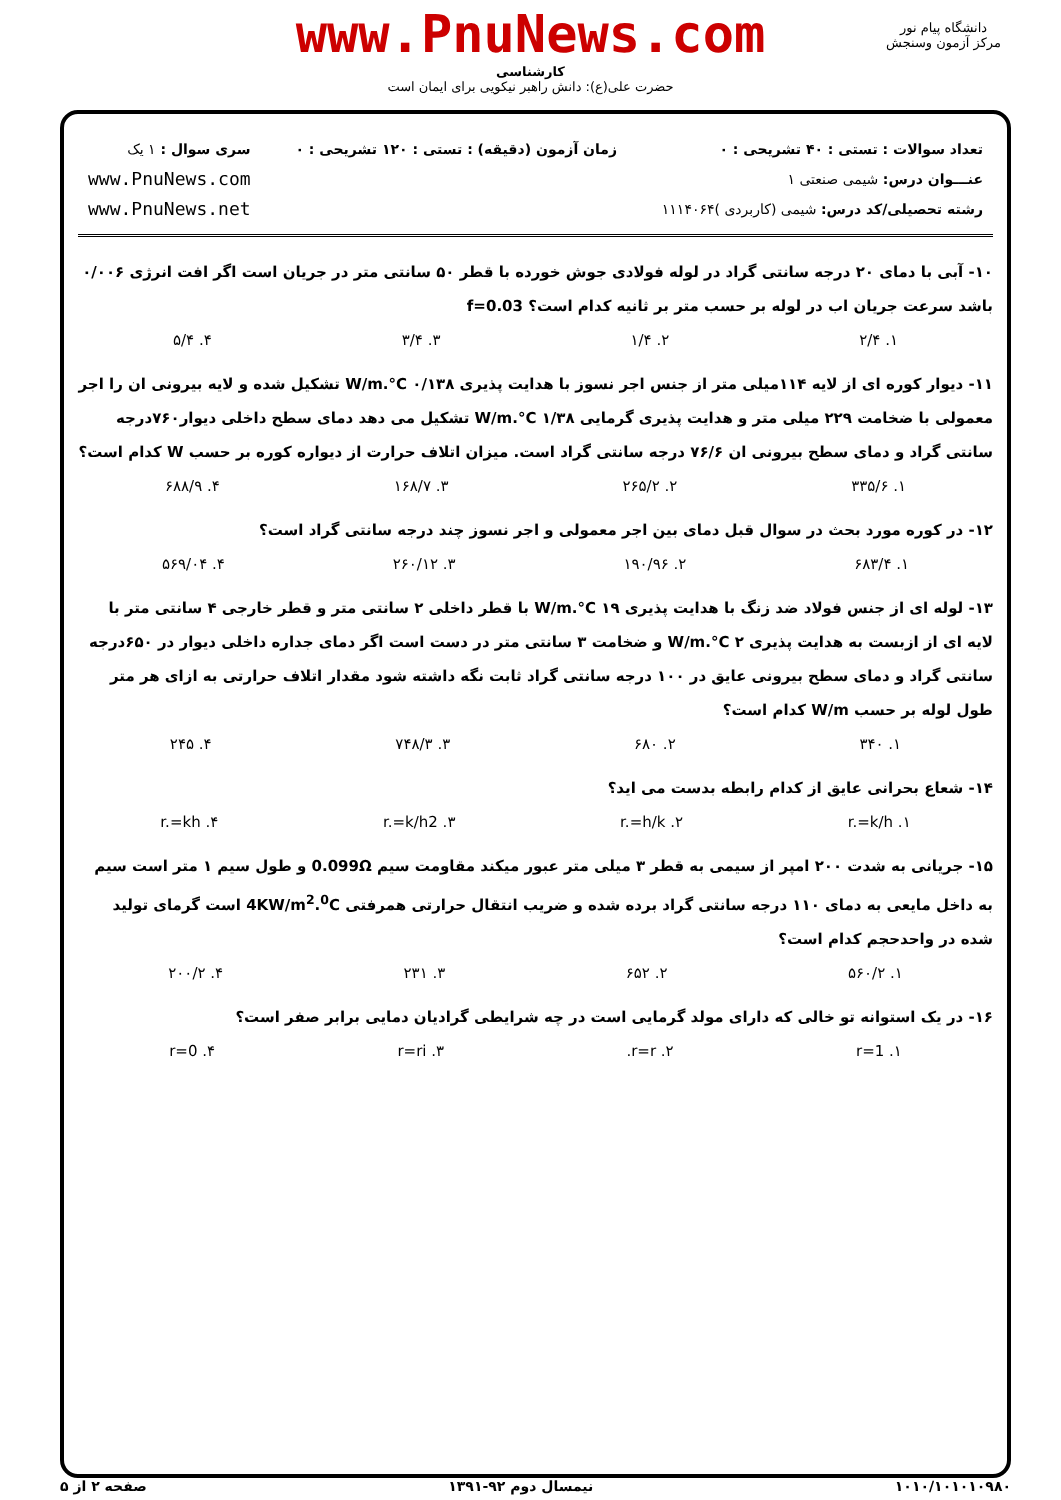www.PnuNews.com
کارشناسی
حضرت علی(ع): دانش راهبر نیکویی برای ایمان است
دانشگاه پیام نور
مرکز آزمون وسنجش
تعداد سوالات : تستی : ۴۰ تشریحی : ۰
عنـــوان درس: شیمی صنعتی ۱
رشته تحصیلی/کد درس: شیمی (کاربردی )۱۱۱۴۰۶۴
زمان آزمون (دقیقه) : تستی : ۱۲۰ تشریحی : ۰
سری سوال : ۱ یک
www.PnuNews.com
www.PnuNews.net
۱۰- آبی با دمای ۲۰ درجه سانتی گراد در لوله فولادی جوش خورده با قطر ۵۰ سانتی متر در جریان است اگر افت انرژی ۰/۰۰۶ باشد سرعت جریان اب در لوله بر حسب متر بر ثانیه کدام است؟ f=0.03
۱. ۲/۴ ۲. ۱/۴ ۳. ۳/۴ ۴. ۵/۴
۱۱- دیوار کوره ای از لایه ۱۱۴میلی متر از جنس اجر نسوز با هدایت پذیری ۰/۱۳۸ W/m.°C تشکیل شده و لایه بیرونی ان را اجر معمولی با ضخامت ۲۲۹ میلی متر و هدایت پذیری گرمایی ۱/۳۸ W/m.°C تشکیل می دهد دمای سطح داخلی دیوار۷۶۰درجه سانتی گراد و دمای سطح بیرونی ان ۷۶/۶ درجه سانتی گراد است. میزان اتلاف حرارت از دیواره کوره بر حسب W کدام است؟
۱. ۳۳۵/۶ ۲. ۲۶۵/۲ ۳. ۱۶۸/۷ ۴. ۶۸۸/۹
۱۲- در کوره مورد بحث در سوال قبل دمای بین اجر معمولی و اجر نسوز چند درجه سانتی گراد است؟
۱. ۶۸۳/۴ ۲. ۱۹۰/۹۶ ۳. ۲۶۰/۱۲ ۴. ۵۶۹/۰۴
۱۳- لوله ای از جنس فولاد ضد زنگ با هدایت پذیری ۱۹ W/m.°C با قطر داخلی ۲ سانتی متر و قطر خارجی ۴ سانتی متر با لایه ای از ازبست به هدایت پذیری ۲ W/m.°C و ضخامت ۳ سانتی متر در دست است اگر دمای جداره داخلی دیوار در ۶۵۰درجه سانتی گراد و دمای سطح بیرونی عایق در ۱۰۰ درجه سانتی گراد ثابت نگه داشته شود مقدار اتلاف حرارتی به ازای هر متر طول لوله بر حسب W/m کدام است؟
۱. ۳۴۰ ۲. ۶۸۰ ۳. ۷۴۸/۳ ۴. ۲۴۵
۱۴- شعاع بحرانی عایق از کدام رابطه بدست می اید؟
۱. r.=k/h ۲. r.=h/k ۳. r.=k/h2 ۴. r.=kh
۱۵- جریانی به شدت ۲۰۰ امپر از سیمی به قطر ۳ میلی متر عبور میکند مقاومت سیم 0.099Ω و طول سیم ۱ متر است سیم به داخل مایعی به دمای ۱۱۰ درجه سانتی گراد برده شده و ضریب انتقال حرارتی همرفتی 4KW/m<sup>2</sup>.<sup>0</sup>C است گرمای تولید شده در واحدحجم کدام است؟
۱. ۵۶۰/۲ ۲. ۶۵۲ ۳. ۲۳۱ ۴. ۲۰۰/۲
۱۶- در یک استوانه تو خالی که دارای مولد گرمایی است در چه شرایطی گرادیان دمایی برابر صفر است؟
۱. r=1 ۲. r=r. ۳. r=ri ۴. r=0
۱۰۱۰/۱۰۱۰۱۰۹۸۰ نیمسال دوم ۹۲-۱۳۹۱ صفحه ۲ از ۵